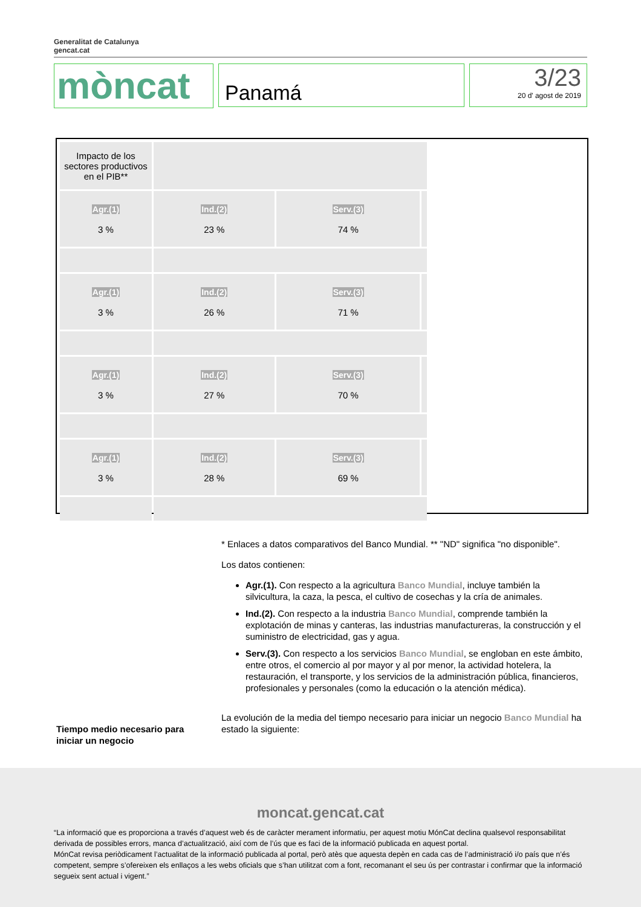Generalitat de Catalunya
gencat.cat
mòncat
Panamá
3/23
20 d' agost de 2019
| Impacto de los sectores productivos en el PIB** | | | |
| Agr.(1) 3 % | Ind.(2) 23 % | Serv.(3) 74 % | |
| Agr.(1) 3 % | Ind.(2) 26 % | Serv.(3) 71 % | |
| Agr.(1) 3 % | Ind.(2) 27 % | Serv.(3) 70 % | |
| Agr.(1) 3 % | Ind.(2) 28 % | Serv.(3) 69 % | |
* Enlaces a datos comparativos del Banco Mundial. ** "ND" significa "no disponible".
Los datos contienen:
Agr.(1). Con respecto a la agricultura Banco Mundial, incluye también la silvicultura, la caza, la pesca, el cultivo de cosechas y la cría de animales.
Ind.(2). Con respecto a la industria Banco Mundial, comprende también la explotación de minas y canteras, las industrias manufactureras, la construcción y el suministro de electricidad, gas y agua.
Serv.(3). Con respecto a los servicios Banco Mundial, se engloban en este ámbito, entre otros, el comercio al por mayor y al por menor, la actividad hotelera, la restauración, el transporte, y los servicios de la administración pública, financieros, profesionales y personales (como la educación o la atención médica).
La evolución de la media del tiempo necesario para iniciar un negocio Banco Mundial ha estado la siguiente:
Tiempo medio necesario para iniciar un negocio
moncat.gencat.cat
“La informació que es proporciona a través d’aquest web és de caràcter merament informatiu, per aquest motiu MónCat declina qualsevol responsabilitat derivada de possibles errors, manca d’actualització, així com de l’ús que es faci de la informació publicada en aquest portal.
MónCat revisa periòdicament l’actualitat de la informació publicada al portal, però atès que aquesta depèn en cada cas de l’administració i/o país que n’és competent, sempre s’ofereixen els enllaços a les webs oficials que s’han utilitzat com a font, recomanant el seu ús per contrastar i confirmar que la informació segueix sent actual i vigent.”